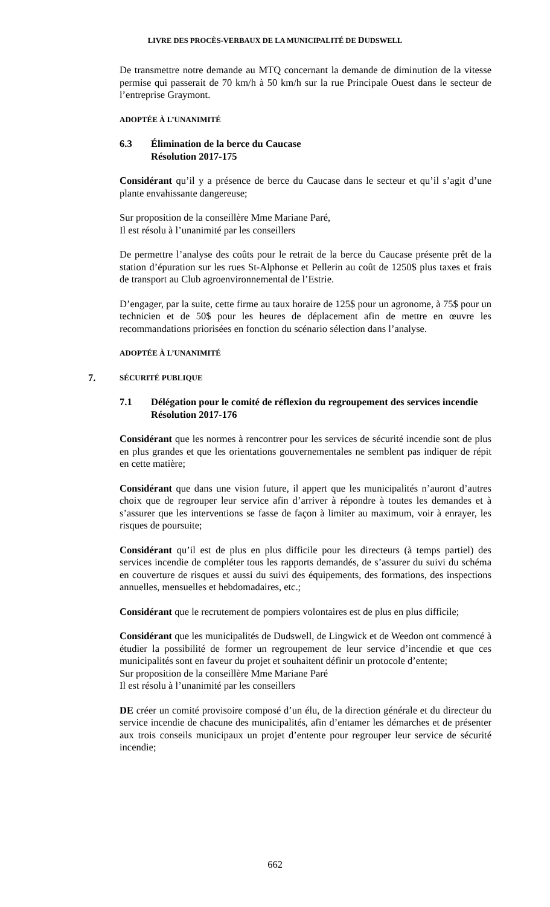LIVRE DES PROCÈS-VERBAUX DE LA MUNICIPALITÉ DE DUDSWELL
De transmettre notre demande au MTQ concernant la demande de diminution de la vitesse permise qui passerait de 70 km/h à 50 km/h sur la rue Principale Ouest dans le secteur de l’entreprise Graymont.
ADOPTÉE À L’UNANIMITÉ
6.3 Élimination de la berce du Caucase
Résolution 2017-175
Considérant qu’il y a présence de berce du Caucase dans le secteur et qu’il s’agit d’une plante envahissante dangereuse;
Sur proposition de la conseillère Mme Mariane Paré,
Il est résolu à l’unanimité par les conseillers
De permettre l’analyse des coûts pour le retrait de la berce du Caucase présente prêt de la station d’épuration sur les rues St-Alphonse et Pellerin au coût de 1250$ plus taxes et frais de transport au Club agroenvironnemental de l’Estrie.
D’engager, par la suite, cette firme au taux horaire de 125$ pour un agronome, à 75$ pour un technicien et de 50$ pour les heures de déplacement afin de mettre en œuvre les recommandations priorisées en fonction du scénario sélection dans l’analyse.
ADOPTÉE À L’UNANIMITÉ
7. SÉCURITÉ PUBLIQUE
7.1 Délégation pour le comité de réflexion du regroupement des services incendie
Résolution 2017-176
Considérant que les normes à rencontrer pour les services de sécurité incendie sont de plus en plus grandes et que les orientations gouvernementales ne semblent pas indiquer de répit en cette matière;
Considérant que dans une vision future, il appert que les municipalités n’auront d’autres choix que de regrouper leur service afin d’arriver à répondre à toutes les demandes et à s’assurer que les interventions se fasse de façon à limiter au maximum, voir à enrayer, les risques de poursuite;
Considérant qu’il est de plus en plus difficile pour les directeurs (à temps partiel) des services incendie de compléter tous les rapports demandés, de s’assurer du suivi du schéma en couverture de risques et aussi du suivi des équipements, des formations, des inspections annuelles, mensuelles et hebdomadaires, etc.;
Considérant que le recrutement de pompiers volontaires est de plus en plus difficile;
Considérant que les municipalités de Dudswell, de Lingwick et de Weedon ont commencé à étudier la possibilité de former un regroupement de leur service d’incendie et que ces municipalités sont en faveur du projet et souhaitent définir un protocole d’entente;
Sur proposition de la conseillère Mme Mariane Paré
Il est résolu à l’unanimité par les conseillers
DE créer un comité provisoire composé d’un élu, de la direction générale et du directeur du service incendie de chacune des municipalités, afin d’entamer les démarches et de présenter aux trois conseils municipaux un projet d’entente pour regrouper leur service de sécurité incendie;
662